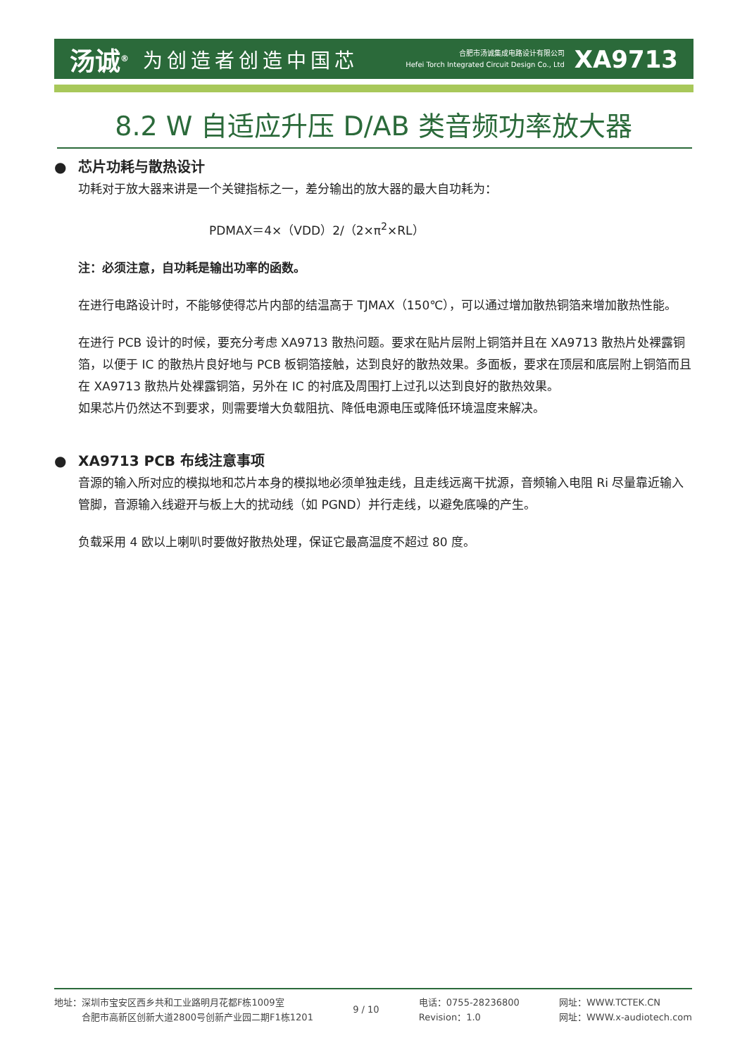汤诚<sup>®</sup> 为创造者创造中国芯
合肥市汤诚集成电路设计有限公司
Hefei Torch Integrated Circuit Design Co., Ltd
XA9713
8.2 W 自适应升压 D/AB 类音频功率放大器
● 芯片功耗与散热设计
功耗对于放大器来讲是一个关键指标之一，差分输出的放大器的最大自功耗为：
PDMAX＝4×（VDD）2/（2×π<sup>2</sup>×RL）
注：必须注意，自功耗是输出功率的函数。
在进行电路设计时，不能够使得芯片内部的结温高于 TJMAX（150℃），可以通过增加散热铜箔来增加散热性能。
在进行 PCB 设计的时候，要充分考虑 XA9713 散热问题。要求在贴片层附上铜箔并且在 XA9713 散热片处裸露铜箔，以便于 IC 的散热片良好地与 PCB 板铜箔接触，达到良好的散热效果。多面板，要求在顶层和底层附上铜箔而且在 XA9713 散热片处裸露铜箔，另外在 IC 的衬底及周围打上过孔以达到良好的散热效果。
如果芯片仍然达不到要求，则需要增大负载阻抗、降低电源电压或降低环境温度来解决。
● XA9713 PCB 布线注意事项
音源的输入所对应的模拟地和芯片本身的模拟地必须单独走线，且走线远离干扰源，音频输入电阻 Ri 尽量靠近输入管脚，音源输入线避开与板上大的扰动线（如 PGND）并行走线，以避免底噪的产生。
负载采用 4 欧以上喇叭时要做好散热处理，保证它最高温度不超过 80 度。
地址：深圳市宝安区西乡共和工业路明月花都F栋1009室
　　　合肥市高新区创新大道2800号创新产业园二期F1栋1201
9 / 10
电话：0755-28236800
Revision：1.0
网址：WWW.TCTEK.CN
网址：WWW.x-audiotech.com